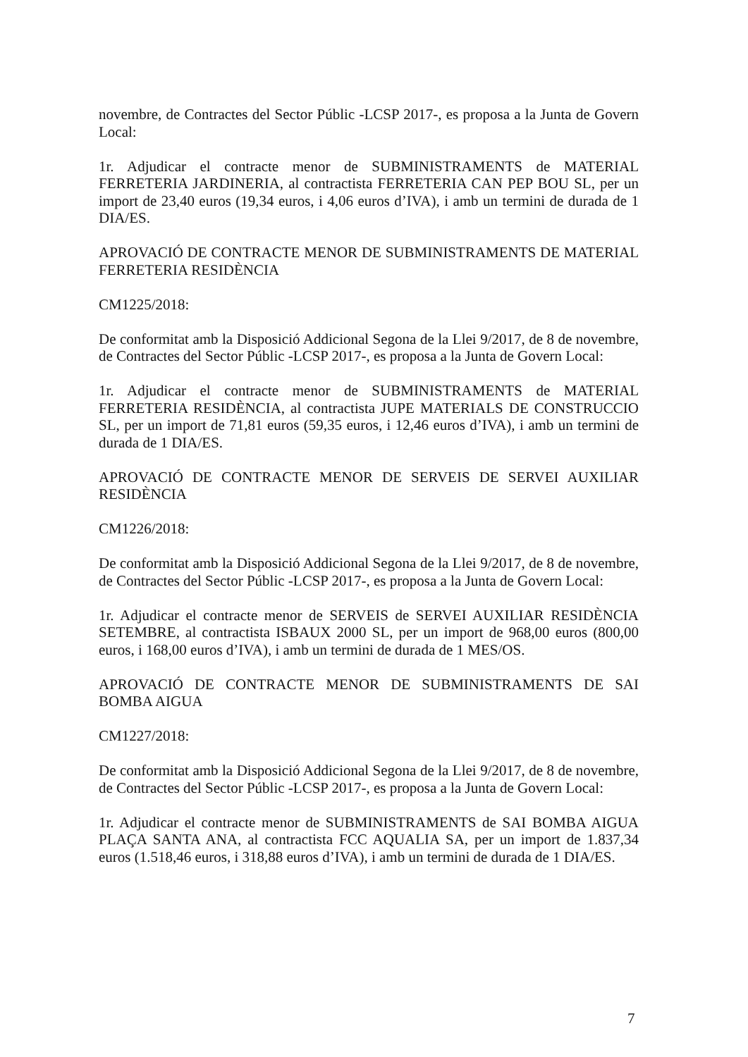novembre, de Contractes del Sector Públic -LCSP 2017-, es proposa a la Junta de Govern Local:
1r. Adjudicar el contracte menor de SUBMINISTRAMENTS de MATERIAL FERRETERIA JARDINERIA, al contractista FERRETERIA CAN PEP BOU SL, per un import de 23,40 euros (19,34 euros, i 4,06 euros d’IVA), i amb un termini de durada de 1 DIA/ES.
APROVACIÓ DE CONTRACTE MENOR DE SUBMINISTRAMENTS DE MATERIAL FERRETERIA RESIDÈNCIA
CM1225/2018:
De conformitat amb la Disposició Addicional Segona de la Llei 9/2017, de 8 de novembre, de Contractes del Sector Públic -LCSP 2017-, es proposa a la Junta de Govern Local:
1r. Adjudicar el contracte menor de SUBMINISTRAMENTS de MATERIAL FERRETERIA RESIDÈNCIA, al contractista JUPE MATERIALS DE CONSTRUCCIO SL, per un import de 71,81 euros (59,35 euros, i 12,46 euros d’IVA), i amb un termini de durada de 1 DIA/ES.
APROVACIÓ DE CONTRACTE MENOR DE SERVEIS DE SERVEI AUXILIAR RESIDÈNCIA
CM1226/2018:
De conformitat amb la Disposició Addicional Segona de la Llei 9/2017, de 8 de novembre, de Contractes del Sector Públic -LCSP 2017-, es proposa a la Junta de Govern Local:
1r. Adjudicar el contracte menor de SERVEIS de SERVEI AUXILIAR RESIDÈNCIA SETEMBRE, al contractista ISBAUX 2000 SL, per un import de 968,00 euros (800,00 euros, i 168,00 euros d’IVA), i amb un termini de durada de 1 MES/OS.
APROVACIÓ DE CONTRACTE MENOR DE SUBMINISTRAMENTS DE SAI BOMBA AIGUA
CM1227/2018:
De conformitat amb la Disposició Addicional Segona de la Llei 9/2017, de 8 de novembre, de Contractes del Sector Públic -LCSP 2017-, es proposa a la Junta de Govern Local:
1r. Adjudicar el contracte menor de SUBMINISTRAMENTS de SAI BOMBA AIGUA PLAÇA SANTA ANA, al contractista FCC AQUALIA SA, per un import de 1.837,34 euros (1.518,46 euros, i 318,88 euros d’IVA), i amb un termini de durada de 1 DIA/ES.
7